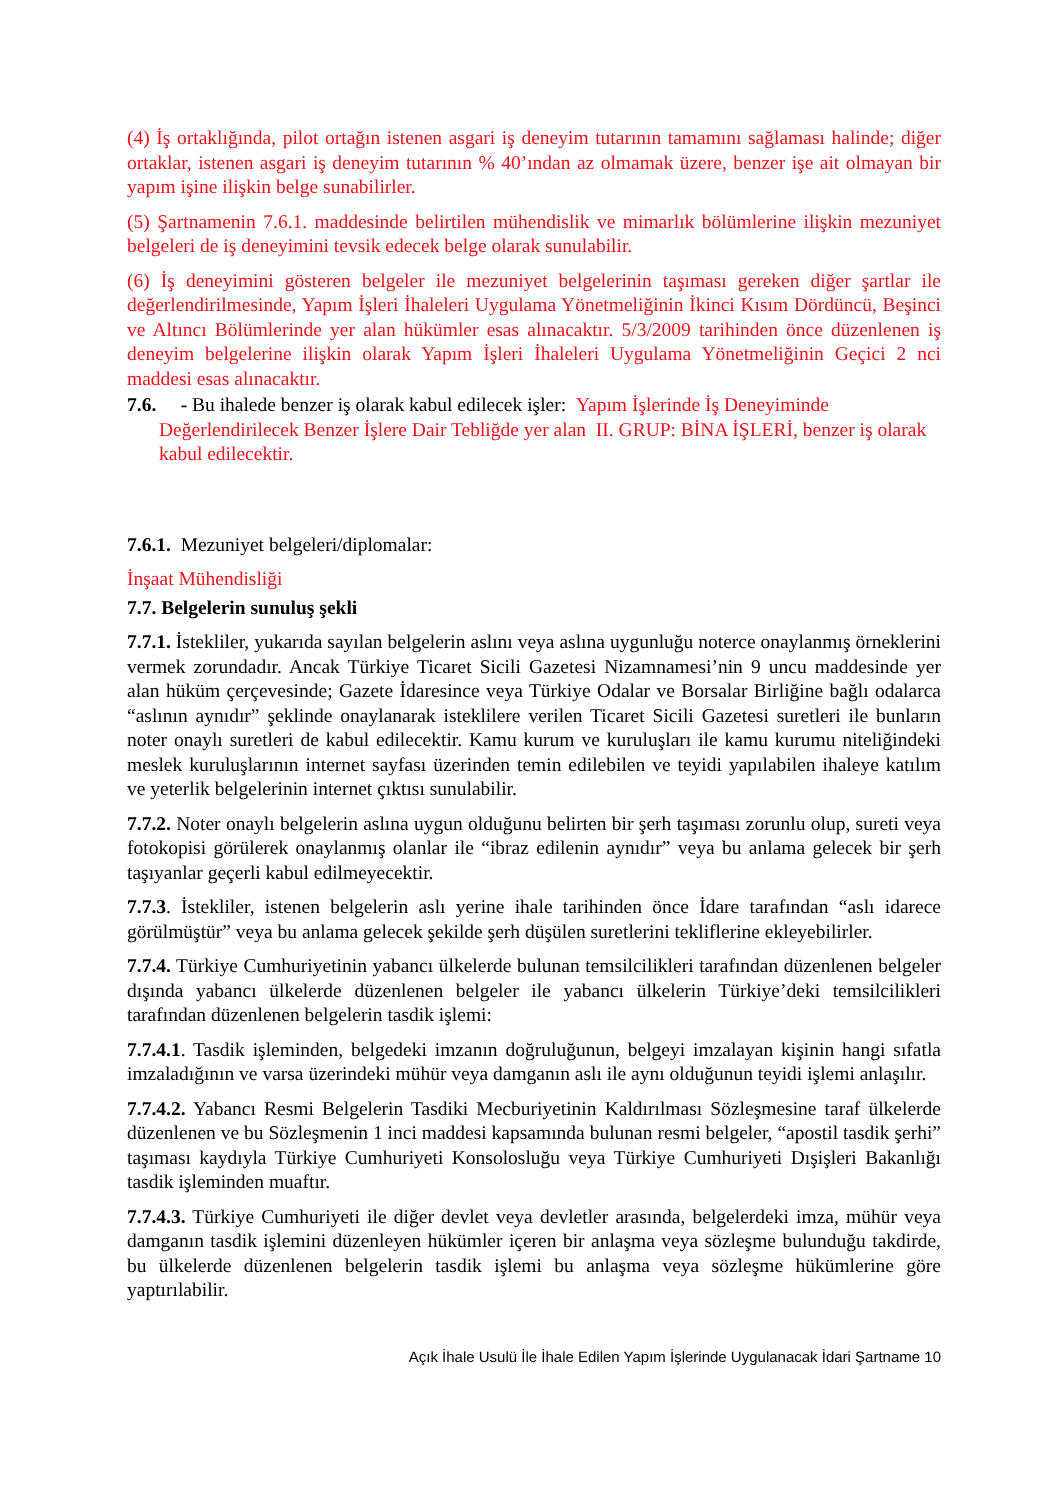(4) İş ortaklığında, pilot ortağın istenen asgari iş deneyim tutarının tamamını sağlaması halinde; diğer ortaklar, istenen asgari iş deneyim tutarının % 40’ından az olmamak üzere, benzer işe ait olmayan bir yapım işine ilişkin belge sunabilirler.
(5) Şartnamenin 7.6.1. maddesinde belirtilen mühendislik ve mimarlık bölümlerine ilişkin mezuniyet belgeleri de iş deneyimini tevsik edecek belge olarak sunulabilir.
(6) İş deneyimini gösteren belgeler ile mezuniyet belgelerinin taşıması gereken diğer şartlar ile değerlendirilmesinde, Yapım İşleri İhaleleri Uygulama Yönetmeliğinin İkinci Kısım Dördüncü, Beşinci ve Altıncı Bölümlerinde yer alan hükümler esas alınacaktır. 5/3/2009 tarihinden önce düzenlenen iş deneyim belgelerine ilişkin olarak Yapım İşleri İhaleleri Uygulama Yönetmeliğinin Geçici 2 nci maddesi esas alınacaktır.
7.6. - Bu ihalede benzer iş olarak kabul edilecek işler: Yapım İşlerinde İş Deneyiminde Değerlendirilecek Benzer İşlere Dair Tebliğde yer alan II. GRUP: BİNA İŞLERİ, benzer iş olarak kabul edilecektir.
7.6.1. Mezuniyet belgeleri/diplomalar:
İnşaat Mühendisliği
7.7. Belgelerin sunuluş şekli
7.7.1. İstekliler, yukarıda sayılan belgelerin aslını veya aslına uygunluğu noterce onaylanmış örneklerini vermek zorundadır. Ancak Türkiye Ticaret Sicili Gazetesi Nizamnamesi’nin 9 uncu maddesinde yer alan hüküm çerçevesinde; Gazete İdaresince veya Türkiye Odalar ve Borsalar Birliğine bağlı odalarca “aslının aynıdır” şeklinde onaylanarak isteklilere verilen Ticaret Sicili Gazetesi suretleri ile bunların noter onaylı suretleri de kabul edilecektir. Kamu kurum ve kuruluşları ile kamu kurumu niteliğindeki meslek kuruluşlarının internet sayfası üzerinden temin edilebilen ve teyidi yapılabilen ihaleye katılım ve yeterlik belgelerinin internet çıktısı sunulabilir.
7.7.2. Noter onaylı belgelerin aslına uygun olduğunu belirten bir şerh taşıması zorunlu olup, sureti veya fotokopisi görülerek onaylanmış olanlar ile “ibraz edilenin aynıdır” veya bu anlama gelecek bir şerh taşıyanlar geçerli kabul edilmeyecektir.
7.7.3. İstekliler, istenen belgelerin aslı yerine ihale tarihinden önce İdare tarafından “aslı idarece görülmüştür” veya bu anlama gelecek şekilde şerh düşülen suretlerini tekliflerine ekleyebilirler.
7.7.4. Türkiye Cumhuriyetinin yabancı ülkelerde bulunan temsilcilikleri tarafından düzenlenen belgeler dışında yabancı ülkelerde düzenlenen belgeler ile yabancı ülkelerin Türkiye’deki temsilcilikleri tarafından düzenlenen belgelerin tasdik işlemi:
7.7.4.1. Tasdik işleminden, belgedeki imzanın doğruluğunun, belgeyi imzalayan kişinin hangi sıfatla imzaladığının ve varsa üzerindeki mühür veya damganın aslı ile aynı olduğunun teyidi işlemi anlaşılır.
7.7.4.2. Yabancı Resmi Belgelerin Tasdiki Mecburiyetinin Kaldırılması Sözleşmesine taraf ülkelerde düzenlenen ve bu Sözleşmenin 1 inci maddesi kapsamında bulunan resmi belgeler, “apostil tasdik şerhi” taşıması kaydıyla Türkiye Cumhuriyeti Konsolosluğu veya Türkiye Cumhuriyeti Dışişleri Bakanlığı tasdik işleminden muaftır.
7.7.4.3. Türkiye Cumhuriyeti ile diğer devlet veya devletler arasında, belgelerdeki imza, mühür veya damganın tasdik işlemini düzenleyen hükümler içeren bir anlaşma veya sözleşme bulunduğu takdirde, bu ülkelerde düzenlenen belgelerin tasdik işlemi bu anlaşma veya sözleşme hükümlerine göre yaptırılabilir.
Açık İhale Usulü İle İhale Edilen Yapım İşlerinde Uygulanacak İdari Şartname 10